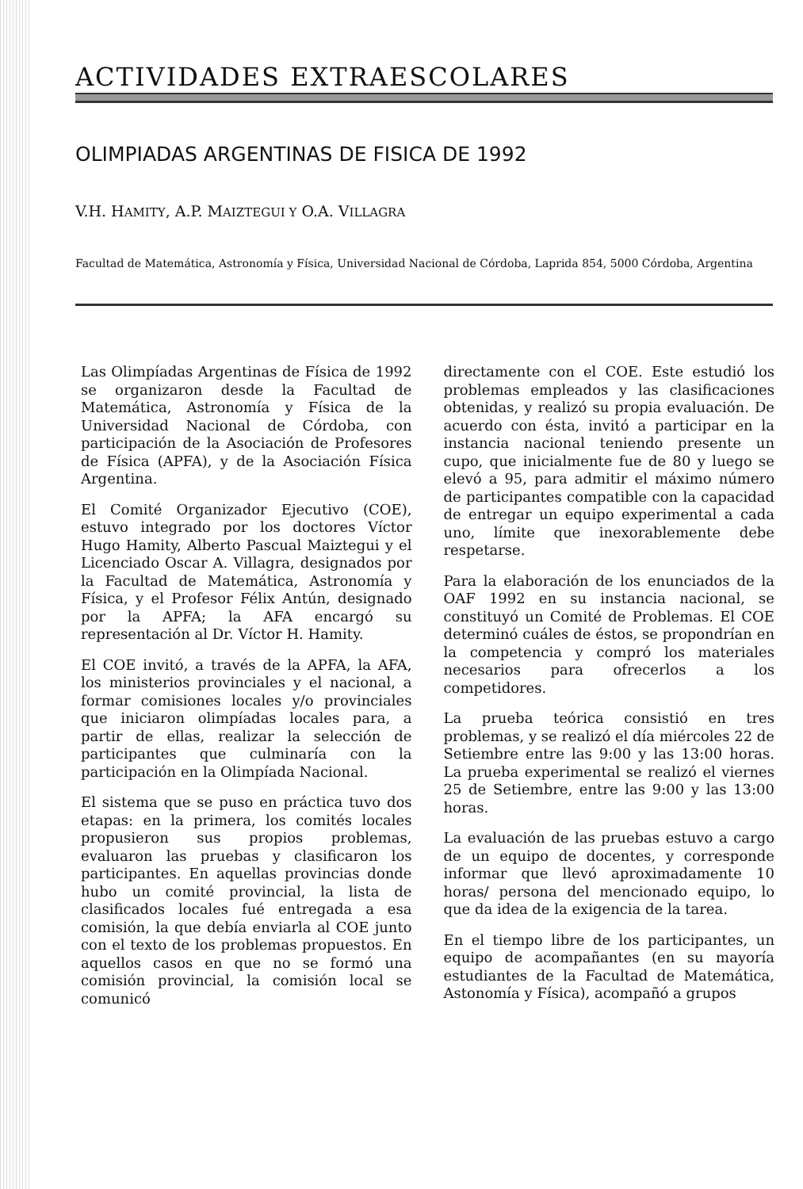ACTIVIDADES EXTRAESCOLARES
OLIMPIADAS ARGENTINAS DE FISICA DE 1992
V.H. HAMITY, A.P. MAIZTEGUI Y O.A. VILLAGRA
Facultad de Matemática, Astronomía y Física, Universidad Nacional de Córdoba, Laprida 854, 5000 Córdoba, Argentina
Las Olimpíadas Argentinas de Física de 1992 se organizaron desde la Facultad de Matemática, Astronomía y Física de la Universidad Nacional de Córdoba, con participación de la Asociación de Profesores de Física (APFA), y de la Asociación Física Argentina.
El Comité Organizador Ejecutivo (COE), estuvo integrado por los doctores Víctor Hugo Hamity, Alberto Pascual Maiztegui y el Licenciado Oscar A. Villagra, designados por la Facultad de Matemática, Astronomía y Física, y el Profesor Félix Antún, designado por la APFA; la AFA encargó su representación al Dr. Víctor H. Hamity.
El COE invitó, a través de la APFA, la AFA, los ministerios provinciales y el nacional, a formar comisiones locales y/o provinciales que iniciaron olimpíadas locales para, a partir de ellas, realizar la selección de participantes que culminaría con la participación en la Olimpíada Nacional.
El sistema que se puso en práctica tuvo dos etapas: en la primera, los comités locales propusieron sus propios problemas, evaluaron las pruebas y clasificaron los participantes. En aquellas provincias donde hubo un comité provincial, la lista de clasificados locales fué entregada a esa comisión, la que debía enviarla al COE junto con el texto de los problemas propuestos. En aquellos casos en que no se formó una comisión provincial, la comisión local se comunicó
directamente con el COE. Este estudió los problemas empleados y las clasificaciones obtenidas, y realizó su propia evaluación. De acuerdo con ésta, invitó a participar en la instancia nacional teniendo presente un cupo, que inicialmente fue de 80 y luego se elevó a 95, para admitir el máximo número de participantes compatible con la capacidad de entregar un equipo experimental a cada uno, límite que inexorablemente debe respetarse.
Para la elaboración de los enunciados de la OAF 1992 en su instancia nacional, se constituyó un Comité de Problemas. El COE determinó cuáles de éstos, se propondrían en la competencia y compró los materiales necesarios para ofrecerlos a los competidores.
La prueba teórica consistió en tres problemas, y se realizó el día miércoles 22 de Setiembre entre las 9:00 y las 13:00 horas. La prueba experimental se realizó el viernes 25 de Setiembre, entre las 9:00 y las 13:00 horas.
La evaluación de las pruebas estuvo a cargo de un equipo de docentes, y corresponde informar que llevó aproximadamente 10 horas/ persona del mencionado equipo, lo que da idea de la exigencia de la tarea.
En el tiempo libre de los participantes, un equipo de acompañantes (en su mayoría estudiantes de la Facultad de Matemática, Astonomía y Física), acompañó a grupos